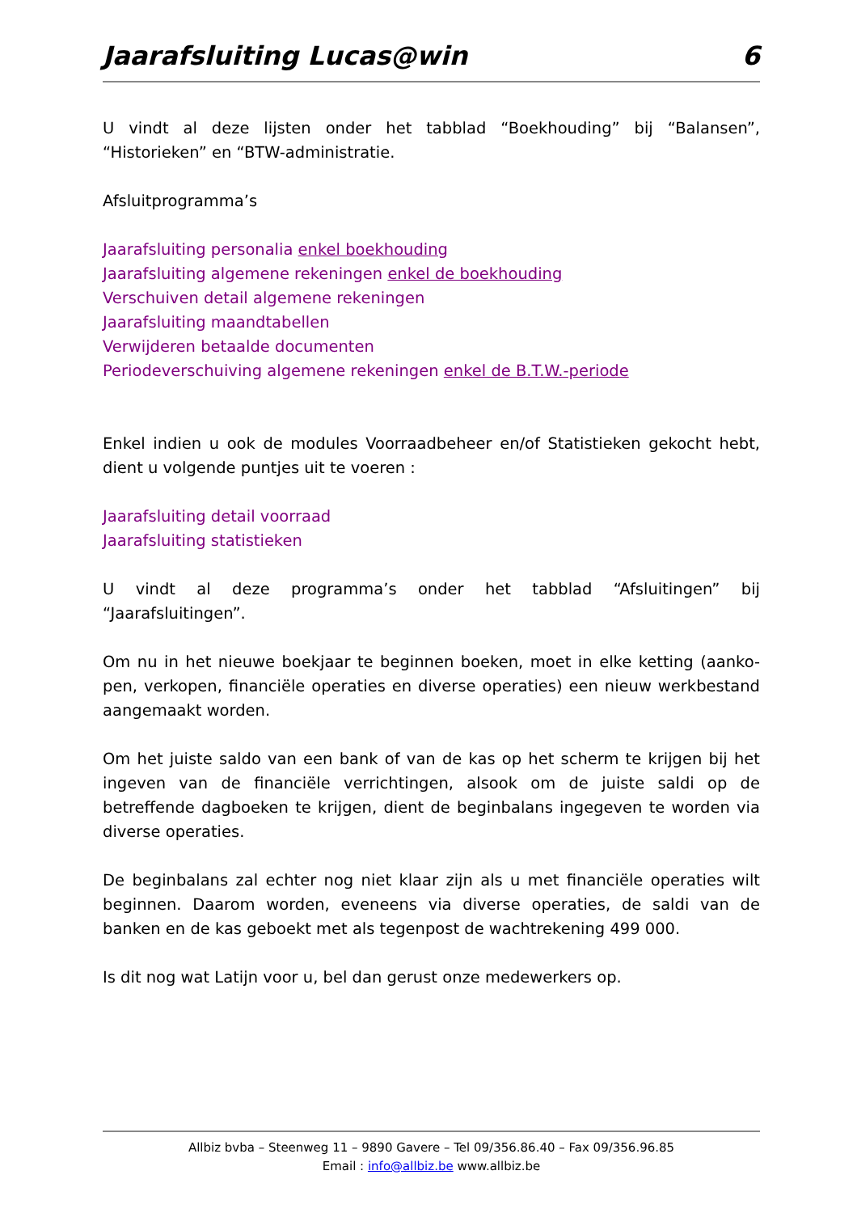Jaarafsluiting Lucas@win 6
U vindt al deze lijsten onder het tabblad “Boekhouding” bij “Balansen”, “Historieken” en “BTW-administratie.
Afsluitprogramma’s
Jaarafsluiting personalia enkel boekhouding
Jaarafsluiting algemene rekeningen enkel de boekhouding
Verschuiven detail algemene rekeningen
Jaarafsluiting maandtabellen
Verwijderen betaalde documenten
Periodeverschuiving algemene rekeningen enkel de B.T.W.-periode
Enkel indien u ook de modules Voorraadbeheer en/of Statistieken gekocht hebt, dient u volgende puntjes uit te voeren :
Jaarafsluiting detail voorraad
Jaarafsluiting statistieken
U vindt al deze programma’s onder het tabblad “Afsluitingen” bij “Jaarafsluitingen”.
Om nu in het nieuwe boekjaar te beginnen boeken, moet in elke ketting (aanko-pen, verkopen, financiële operaties en diverse operaties) een nieuw werkbestand aangemaakt worden.
Om het juiste saldo van een bank of van de kas op het scherm te krijgen bij het ingeven van de financiële verrichtingen, alsook om de juiste saldi op de betreffende dagboeken te krijgen, dient de beginbalans ingegeven te worden via diverse operaties.
De beginbalans zal echter nog niet klaar zijn als u met financiële operaties wilt beginnen. Daarom worden, eveneens via diverse operaties, de saldi van de banken en de kas geboekt met als tegenpost de wachtrekening 499 000.
Is dit nog wat Latijn voor u, bel dan gerust onze medewerkers op.
Allbiz bvba – Steenweg 11 – 9890 Gavere – Tel 09/356.86.40 – Fax 09/356.96.85
Email : info@allbiz.be www.allbiz.be